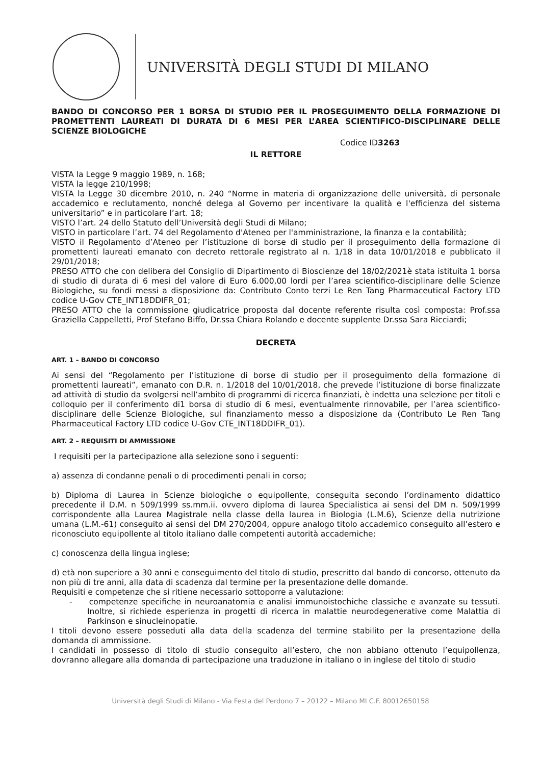UNIVERSITÀ DEGLI STUDI DI MILANO
BANDO DI CONCORSO PER 1 BORSA DI STUDIO PER IL PROSEGUIMENTO DELLA FORMAZIONE DI PROMETTENTI LAUREATI DI DURATA DI 6 MESI PER L’AREA SCIENTIFICO-DISCIPLINARE DELLE SCIENZE BIOLOGICHE
Codice ID3263
IL RETTORE
VISTA la Legge 9 maggio 1989, n. 168;
VISTA la legge 210/1998;
VISTA la Legge 30 dicembre 2010, n. 240 “Norme in materia di organizzazione delle università, di personale accademico e reclutamento, nonché delega al Governo per incentivare la qualità e l'efficienza del sistema universitario” e in particolare l’art. 18;
VISTO l’art. 24 dello Statuto dell’Università degli Studi di Milano;
VISTO in particolare l’art. 74 del Regolamento d'Ateneo per l'amministrazione, la finanza e la contabilità;
VISTO il Regolamento d’Ateneo per l’istituzione di borse di studio per il proseguimento della formazione di promettenti laureati emanato con decreto rettorale registrato al n. 1/18 in data 10/01/2018 e pubblicato il 29/01/2018;
PRESO ATTO che con delibera del Consiglio di Dipartimento di Bioscienze del 18/02/2021è stata istituita 1 borsa di studio di durata di 6 mesi del valore di Euro 6.000,00 lordi per l’area scientifico-disciplinare delle Scienze Biologiche, su fondi messi a disposizione da: Contributo Conto terzi Le Ren Tang Pharmaceutical Factory LTD codice U-Gov CTE_INT18DDIFR_01;
PRESO ATTO che la commissione giudicatrice proposta dal docente referente risulta così composta: Prof.ssa Graziella Cappelletti, Prof Stefano Biffo, Dr.ssa Chiara Rolando e docente supplente Dr.ssa Sara Ricciardi;
DECRETA
ART. 1 – BANDO DI CONCORSO
Ai sensi del “Regolamento per l’istituzione di borse di studio per il proseguimento della formazione di promettenti laureati”, emanato con D.R. n. 1/2018 del 10/01/2018, che prevede l’istituzione di borse finalizzate ad attività di studio da svolgersi nell’ambito di programmi di ricerca finanziati, è indetta una selezione per titoli e colloquio per il conferimento di1 borsa di studio di 6 mesi, eventualmente rinnovabile, per l’area scientifico-disciplinare delle Scienze Biologiche, sul finanziamento messo a disposizione da (Contributo Le Ren Tang Pharmaceutical Factory LTD codice U-Gov CTE_INT18DDIFR_01).
ART. 2 – REQUISITI DI AMMISSIONE
I requisiti per la partecipazione alla selezione sono i seguenti:
a) assenza di condanne penali o di procedimenti penali in corso;
b) Diploma di Laurea in Scienze biologiche o equipollente, conseguita secondo l’ordinamento didattico precedente il D.M. n 509/1999 ss.mm.ii. ovvero diploma di laurea Specialistica ai sensi del DM n. 509/1999 corrispondente alla Laurea Magistrale nella classe della laurea in Biologia (L.M.6), Scienze della nutrizione umana (L.M.-61) conseguito ai sensi del DM 270/2004, oppure analogo titolo accademico conseguito all’estero e riconosciuto equipollente al titolo italiano dalle competenti autorità accademiche;
c) conoscenza della lingua inglese;
d) età non superiore a 30 anni e conseguimento del titolo di studio, prescritto dal bando di concorso, ottenuto da non più di tre anni, alla data di scadenza dal termine per la presentazione delle domande.
Requisiti e competenze che si ritiene necessario sottoporre a valutazione:
- competenze specifiche in neuroanatomia e analisi immunoistochiche classiche e avanzate su tessuti. Inoltre, si richiede esperienza in progetti di ricerca in malattie neurodegenerative come Malattia di Parkinson e sinucleinopatie.
I titoli devono essere posseduti alla data della scadenza del termine stabilito per la presentazione della domanda di ammissione.
I candidati in possesso di titolo di studio conseguito all’estero, che non abbiano ottenuto l’equipollenza, dovranno allegare alla domanda di partecipazione una traduzione in italiano o in inglese del titolo di studio
Università degli Studi di Milano - Via Festa del Perdono 7 – 20122 – Milano MI C.F. 80012650158